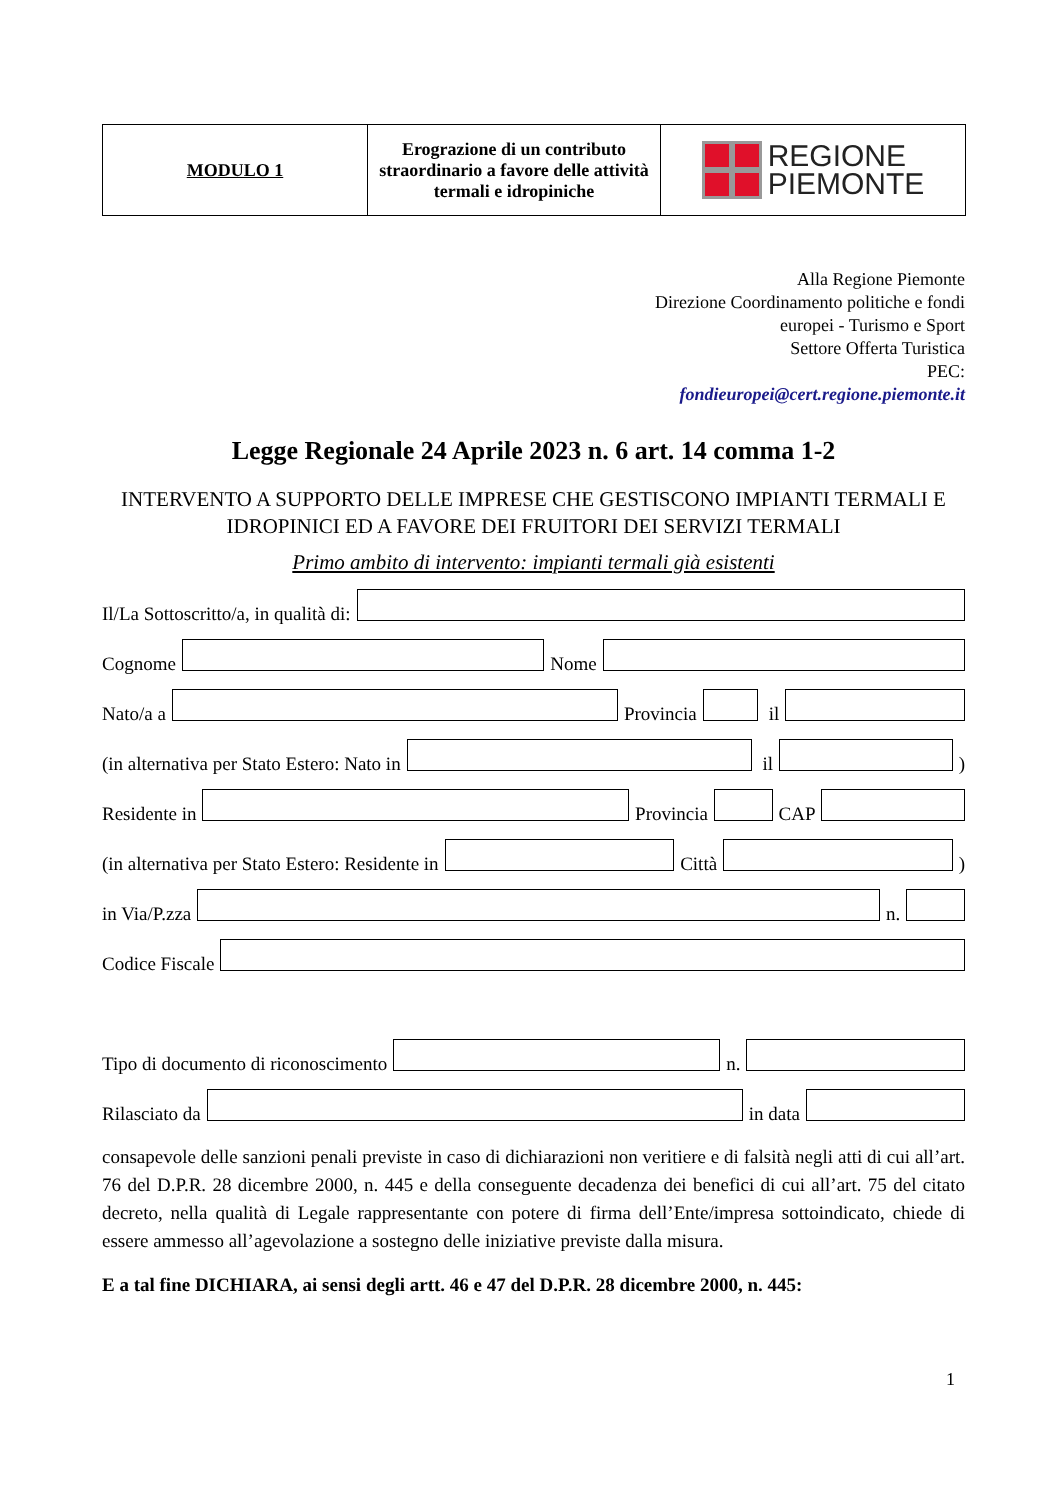| MODULO 1 | Erograzione di un contributo straordinario a favore delle attività termali e idropiniche | REGIONE PIEMONTE |
Alla Regione Piemonte
Direzione Coordinamento politiche e fondi
europei - Turismo e Sport
Settore Offerta Turistica
PEC:
fondieuropei@cert.regione.piemonte.it
Legge Regionale 24 Aprile 2023 n. 6 art. 14 comma 1-2
INTERVENTO A SUPPORTO DELLE IMPRESE CHE GESTISCONO IMPIANTI TERMALI E IDROPINICI ED A FAVORE DEI FRUITORI DEI SERVIZI TERMALI
Primo ambito di intervento: impianti termali già esistenti
Il/La Sottoscritto/a, in qualità di:
Cognome Nome
Nato/a a Provincia il
(in alternativa per Stato Estero: Nato in il )
Residente in Provincia CAP
(in alternativa per Stato Estero: Residente in Città )
in Via/P.zza n.
Codice Fiscale
Tipo di documento di riconoscimento n.
Rilasciato da in data
consapevole delle sanzioni penali previste in caso di dichiarazioni non veritiere e di falsità negli atti di cui all’art. 76 del D.P.R. 28 dicembre 2000, n. 445 e della conseguente decadenza dei benefici di cui all’art. 75 del citato decreto, nella qualità di Legale rappresentante con potere di firma dell’Ente/impresa sottoindicato, chiede di essere ammesso all’agevolazione a sostegno delle iniziative previste dalla misura.
E a tal fine DICHIARA, ai sensi degli artt. 46 e 47 del D.P.R. 28 dicembre 2000, n. 445:
1